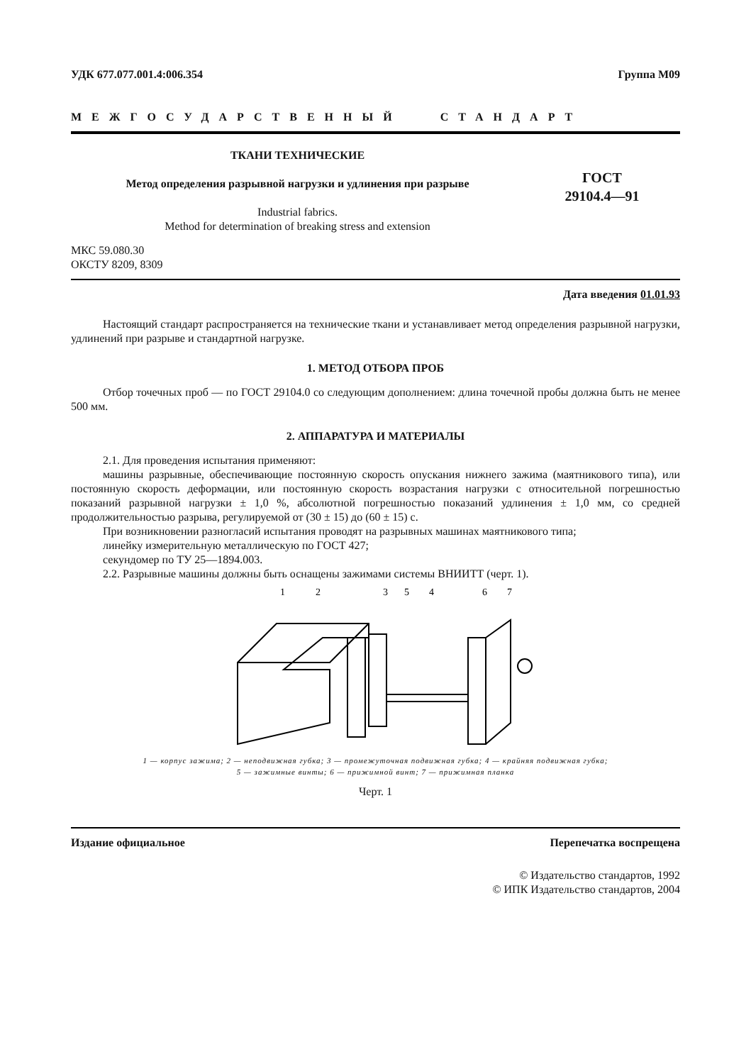УДК 677.077.001.4:006.354 Группа М09
МЕЖГОСУДАРСТВЕННЫЙ СТАНДАРТ
ТКАНИ ТЕХНИЧЕСКИЕ
Метод определения разрывной нагрузки и удлинения при разрыве
Industrial fabrics.
Method for determination of breaking stress and extension
ГОСТ
29104.4—91
МКС 59.080.30
ОКСТУ 8209, 8309
Дата введения 01.01.93
Настоящий стандарт распространяется на технические ткани и устанавливает метод определения разрывной нагрузки, удлинений при разрыве и стандартной нагрузке.
1. МЕТОД ОТБОРА ПРОБ
Отбор точечных проб — по ГОСТ 29104.0 со следующим дополнением: длина точечной пробы должна быть не менее 500 мм.
2. АППАРАТУРА И МАТЕРИАЛЫ
2.1. Для проведения испытания применяют:
машины разрывные, обеспечивающие постоянную скорость опускания нижнего зажима (маятникового типа), или постоянную скорость деформации, или постоянную скорость возрастания нагрузки с относительной погрешностью показаний разрывной нагрузки ± 1,0 %, абсолютной погрешностью показаний удлинения ± 1,0 мм, со средней продолжительностью разрыва, регулируемой от (30 ± 15) до (60 ± 15) с.
При возникновении разногласий испытания проводят на разрывных машинах маятникового типа;
линейку измерительную металлическую по ГОСТ 427;
секундомер по ТУ 25—1894.003.
2.2. Разрывные машины должны быть оснащены зажимами системы ВНИИТТ (черт. 1).
1
2
3
5
4
6
7
1 — корпус зажима; 2 — неподвижная губка; 3 — промежуточная подвижная губка; 4 — крайняя подвижная губка;
5 — зажимные винты; 6 — прижимной винт; 7 — прижимная планка
Черт. 1
Издание официальное Перепечатка воспрещена
© Издательство стандартов, 1992
© ИПК Издательство стандартов, 2004